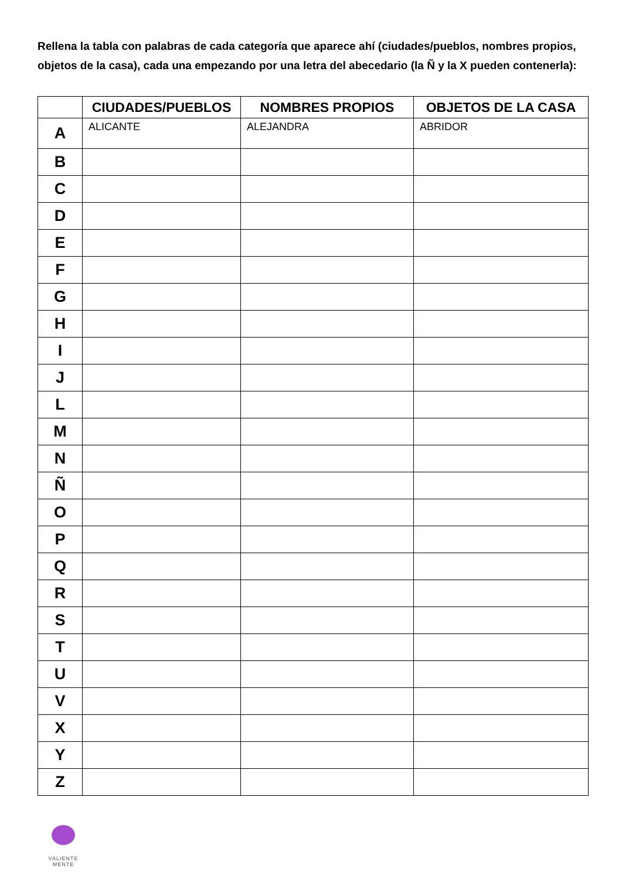Rellena la tabla con palabras de cada categoría que aparece ahí (ciudades/pueblos, nombres propios, objetos de la casa), cada una empezando por una letra del abecedario (la Ñ y la X pueden contenerla):
| | CIUDADES/PUEBLOS | NOMBRES PROPIOS | OBJETOS DE LA CASA |
| --- | --- | --- | --- |
| A | ALICANTE | ALEJANDRA | ABRIDOR |
| B | | | |
| C | | | |
| D | | | |
| E | | | |
| F | | | |
| G | | | |
| H | | | |
| I | | | |
| J | | | |
| L | | | |
| M | | | |
| N | | | |
| Ñ | | | |
| O | | | |
| P | | | |
| Q | | | |
| R | | | |
| S | | | |
| T | | | |
| U | | | |
| V | | | |
| X | | | |
| Y | | | |
| Z | | | |
VALIENTE
MENTE